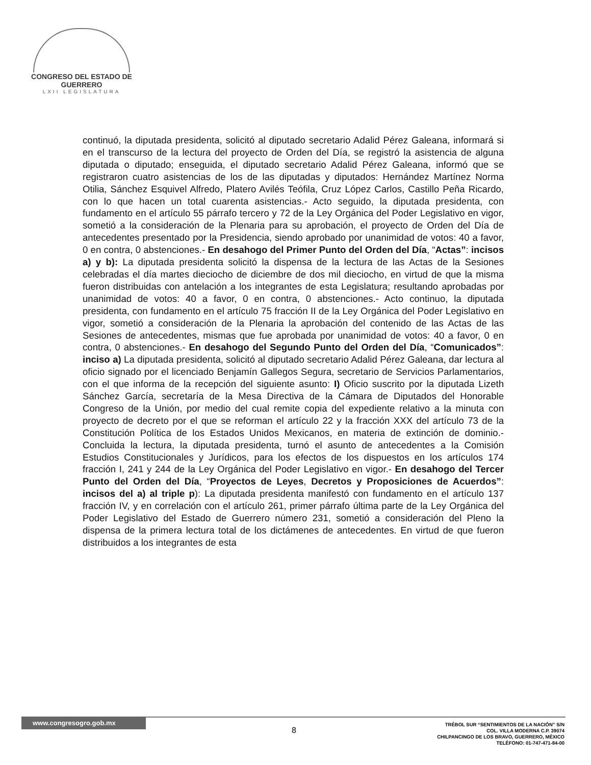CONGRESO DEL ESTADO DE GUERRERO
LXII LEGISLATURA
continuó, la diputada presidenta, solicitó al diputado secretario Adalid Pérez Galeana, informará si en el transcurso de la lectura del proyecto de Orden del Día, se registró la asistencia de alguna diputada o diputado; enseguida, el diputado secretario Adalid Pérez Galeana, informó que se registraron cuatro asistencias de los de las diputadas y diputados: Hernández Martínez Norma Otilia, Sánchez Esquivel Alfredo, Platero Avilés Teófila, Cruz López Carlos, Castillo Peña Ricardo, con lo que hacen un total cuarenta asistencias.- Acto seguido, la diputada presidenta, con fundamento en el artículo 55 párrafo tercero y 72 de la Ley Orgánica del Poder Legislativo en vigor, sometió a la consideración de la Plenaria para su aprobación, el proyecto de Orden del Día de antecedentes presentado por la Presidencia, siendo aprobado por unanimidad de votos: 40 a favor, 0 en contra, 0 abstenciones.- En desahogo del Primer Punto del Orden del Día, “Actas”: incisos a) y b): La diputada presidenta solicitó la dispensa de la lectura de las Actas de la Sesiones celebradas el día martes dieciocho de diciembre de dos mil dieciocho, en virtud de que la misma fueron distribuidas con antelación a los integrantes de esta Legislatura; resultando aprobadas por unanimidad de votos: 40 a favor, 0 en contra, 0 abstenciones.- Acto continuo, la diputada presidenta, con fundamento en el artículo 75 fracción II de la Ley Orgánica del Poder Legislativo en vigor, sometió a consideración de la Plenaria la aprobación del contenido de las Actas de las Sesiones de antecedentes, mismas que fue aprobada por unanimidad de votos: 40 a favor, 0 en contra, 0 abstenciones.- En desahogo del Segundo Punto del Orden del Día, “Comunicados”: inciso a) La diputada presidenta, solicitó al diputado secretario Adalid Pérez Galeana, dar lectura al oficio signado por el licenciado Benjamín Gallegos Segura, secretario de Servicios Parlamentarios, con el que informa de la recepción del siguiente asunto: I) Oficio suscrito por la diputada Lizeth Sánchez García, secretaría de la Mesa Directiva de la Cámara de Diputados del Honorable Congreso de la Unión, por medio del cual remite copia del expediente relativo a la minuta con proyecto de decreto por el que se reforman el artículo 22 y la fracción XXX del artículo 73 de la Constitución Política de los Estados Unidos Mexicanos, en materia de extinción de dominio.- Concluida la lectura, la diputada presidenta, turnó el asunto de antecedentes a la Comisión Estudios Constitucionales y Jurídicos, para los efectos de los dispuestos en los artículos 174 fracción I, 241 y 244 de la Ley Orgánica del Poder Legislativo en vigor.- En desahogo del Tercer Punto del Orden del Día, “Proyectos de Leyes, Decretos y Proposiciones de Acuerdos”: incisos del a) al triple p): La diputada presidenta manifestó con fundamento en el artículo 137 fracción IV, y en correlación con el artículo 261, primer párrafo última parte de la Ley Orgánica del Poder Legislativo del Estado de Guerrero número 231, sometió a consideración del Pleno la dispensa de la primera lectura total de los dictámenes de antecedentes. En virtud de que fueron distribuidos a los integrantes de esta
www.congresogro.gob.mx
8
TRÉBOL SUR “SENTIMIENTOS DE LA NACIÓN” S/N
COL. VILLA MODERNA C.P. 39074
CHILPANCINGO DE LOS BRAVO, GUERRERO, MÉXICO
TELÉFONO: 01-747-471-84-00